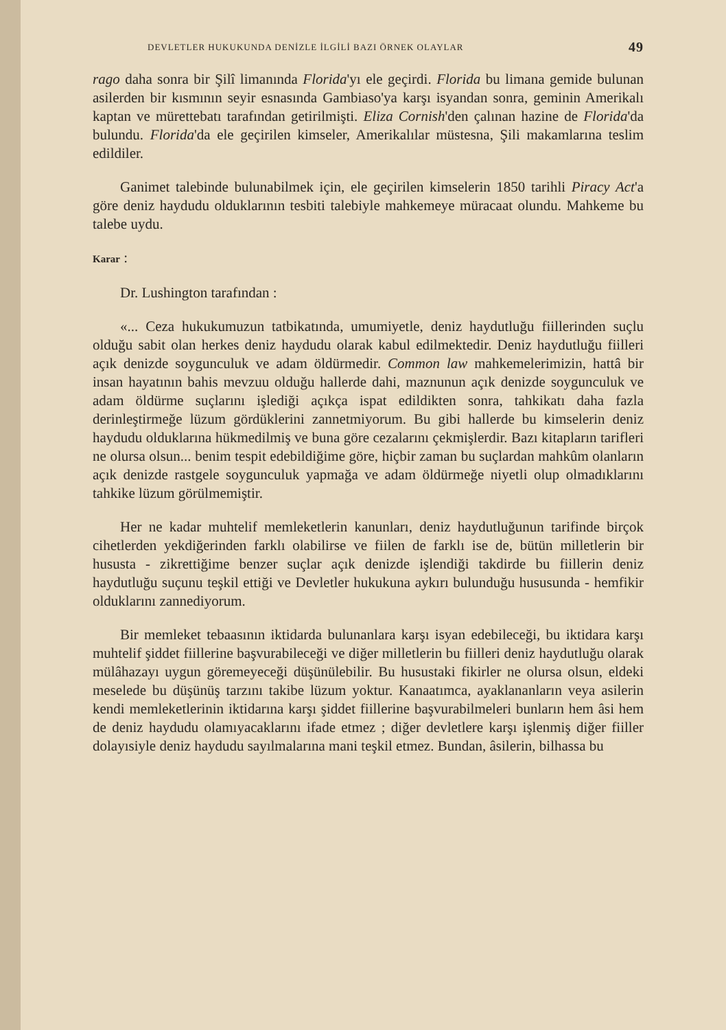DEVLETLER HUKUKUNDA DENİZLE İLGİLİ BAZI ÖRNEK OLAYLAR 49
rago daha sonra bir Şilî limanında Florida'yı ele geçirdi. Florida bu limana gemide bulunan asilerden bir kısmının seyir esnasında Gambiaso'ya karşı isyandan sonra, geminin Amerikalı kaptan ve mürettebatı tarafından getirilmişti. Eliza Cornish'den çalınan hazine de Florida'da bulundu. Florida'da ele geçirilen kimseler, Amerikalılar müstesna, Şili makamlarına teslim edildiler.
Ganimet talebinde bulunabilmek için, ele geçirilen kimselerin 1850 tarihli Piracy Act'a göre deniz haydudu olduklarının tesbiti talebiyle mahkemeye müracaat olundu. Mahkeme bu talebe uydu.
Karar :
Dr. Lushington tarafından :
«... Ceza hukukumuzun tatbikatında, umumiyetle, deniz haydutluğu fiillerinden suçlu olduğu sabit olan herkes deniz haydudu olarak kabul edilmektedir. Deniz haydutluğu fiilleri açık denizde soygunculuk ve adam öldürmedir. Common law mahkemelerimizin, hattâ bir insan hayatının bahis mevzuu olduğu hallerde dahi, maznunun açık denizde soygunculuk ve adam öldürme suçlarını işlediği açıkça ispat edildikten sonra, tahkikatı daha fazla derinleştirmeğe lüzum gördüklerini zannetmiyorum. Bu gibi hallerde bu kimselerin deniz haydudu olduklarına hükmedilmiş ve buna göre cezalarını çekmişlerdir. Bazı kitapların tarifleri ne olursa olsun... benim tespit edebildiğime göre, hiçbir zaman bu suçlardan mahkûm olanların açık denizde rastgele soygunculuk yapmağa ve adam öldürmeğe niyetli olup olmadıklarını tahkike lüzum görülmemiştir.
Her ne kadar muhtelif memleketlerin kanunları, deniz haydutluğunun tarifinde birçok cihetlerden yekdiğerinden farklı olabilirse ve fiilen de farklı ise de, bütün milletlerin bir hususta - zikrettiğime benzer suçlar açık denizde işlendiği takdirde bu fiillerin deniz haydutluğu suçunu teşkil ettiği ve Devletler hukukuna aykırı bulunduğu hususunda - hemfikir olduklarını zannediyorum.
Bir memleket tebaasının iktidarda bulunanlara karşı isyan edebileceği, bu iktidara karşı muhtelif şiddet fiillerine başvurabileceği ve diğer milletlerin bu fiilleri deniz haydutluğu olarak mülâhazayı uygun göremeyeceği düşünülebilir. Bu husustaki fikirler ne olursa olsun, eldeki meselede bu düşünüş tarzını takibe lüzum yoktur. Kanaatımca, ayaklananların veya asilerin kendi memleketlerinin iktidarına karşı şiddet fiillerine başvurabilmeleri bunların hem âsi hem de deniz haydudu olamıyacaklarını ifade etmez ; diğer devletlere karşı işlenmiş diğer fiiller dolayısiyle deniz haydudu sayılmalarına mani teşkil etmez. Bundan, âsilerin, bilhassa bu